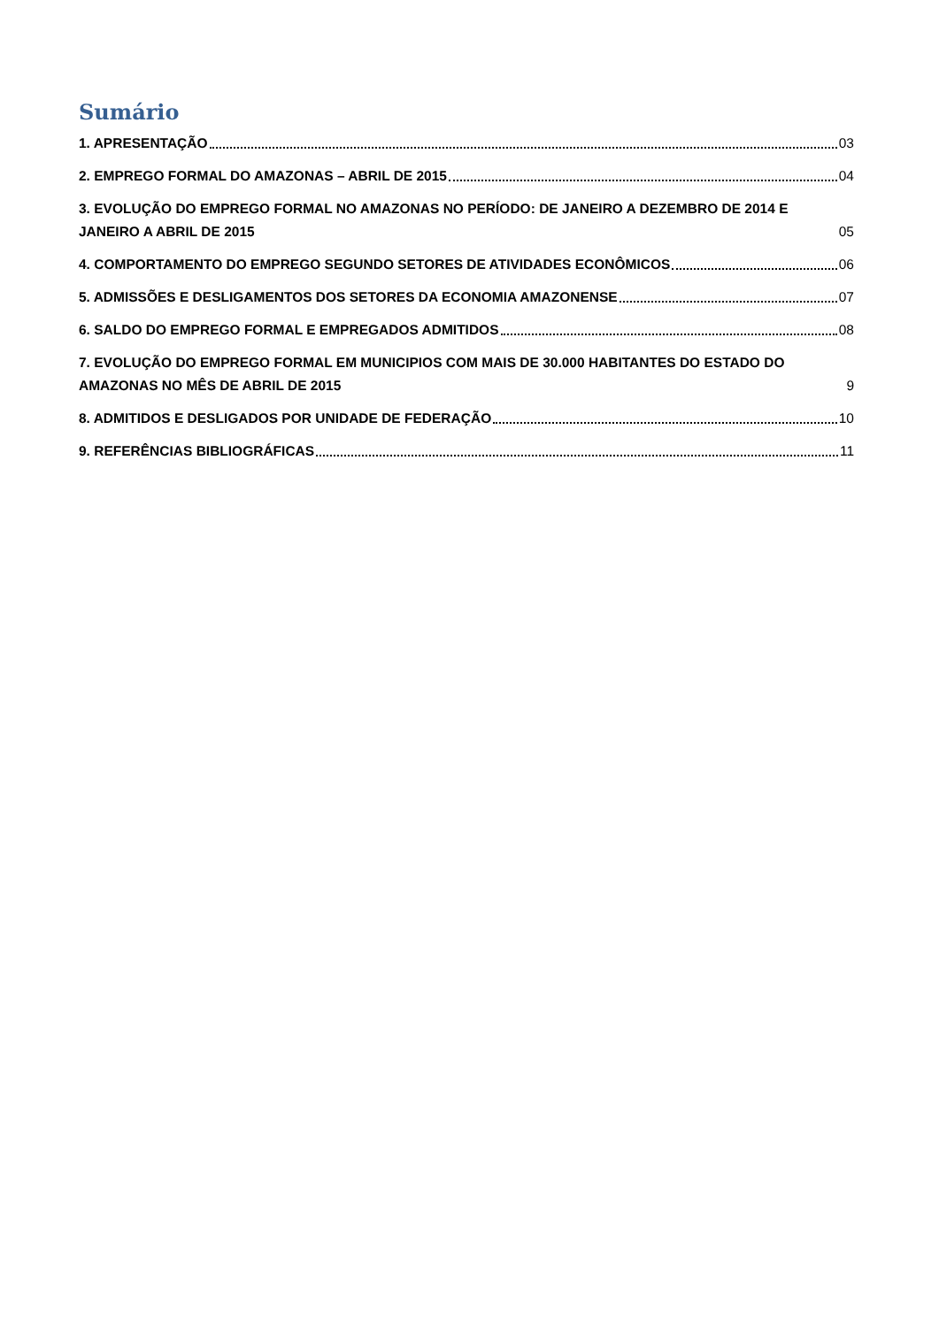Sumário
1. APRESENTAÇÃO 03
2. EMPREGO FORMAL DO AMAZONAS – ABRIL DE 2015 04
3. EVOLUÇÃO DO EMPREGO FORMAL NO AMAZONAS NO PERÍODO: DE JANEIRO A DEZEMBRO DE 2014 E JANEIRO A ABRIL DE 2015 05
4. COMPORTAMENTO DO EMPREGO SEGUNDO SETORES DE ATIVIDADES ECONÔMICOS 06
5. ADMISSÕES E DESLIGAMENTOS DOS SETORES DA ECONOMIA AMAZONENSE 07
6. SALDO DO EMPREGO FORMAL E EMPREGADOS ADMITIDOS 08
7. EVOLUÇÃO DO EMPREGO FORMAL EM MUNICIPIOS COM MAIS DE 30.000 HABITANTES DO ESTADO DO AMAZONAS NO MÊS DE ABRIL DE 2015 9
8. ADMITIDOS E DESLIGADOS POR UNIDADE DE FEDERAÇÃO 10
9. REFERÊNCIAS BIBLIOGRÁFICAS 11